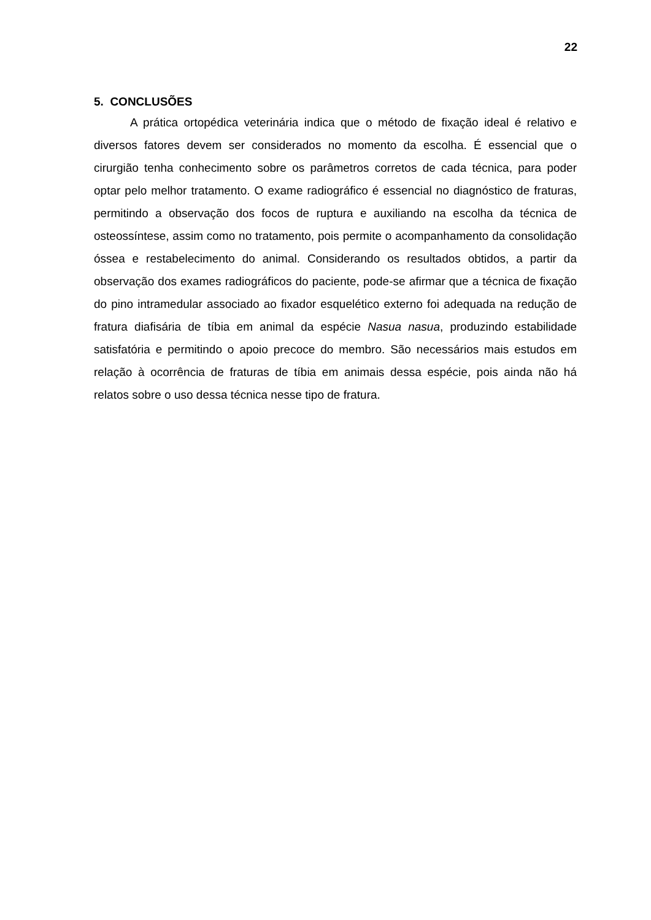22
5. CONCLUSÕES
A prática ortopédica veterinária indica que o método de fixação ideal é relativo e diversos fatores devem ser considerados no momento da escolha. É essencial que o cirurgião tenha conhecimento sobre os parâmetros corretos de cada técnica, para poder optar pelo melhor tratamento. O exame radiográfico é essencial no diagnóstico de fraturas, permitindo a observação dos focos de ruptura e auxiliando na escolha da técnica de osteossíntese, assim como no tratamento, pois permite o acompanhamento da consolidação óssea e restabelecimento do animal. Considerando os resultados obtidos, a partir da observação dos exames radiográficos do paciente, pode-se afirmar que a técnica de fixação do pino intramedular associado ao fixador esquelético externo foi adequada na redução de fratura diafisária de tíbia em animal da espécie Nasua nasua, produzindo estabilidade satisfatória e permitindo o apoio precoce do membro. São necessários mais estudos em relação à ocorrência de fraturas de tíbia em animais dessa espécie, pois ainda não há relatos sobre o uso dessa técnica nesse tipo de fratura.